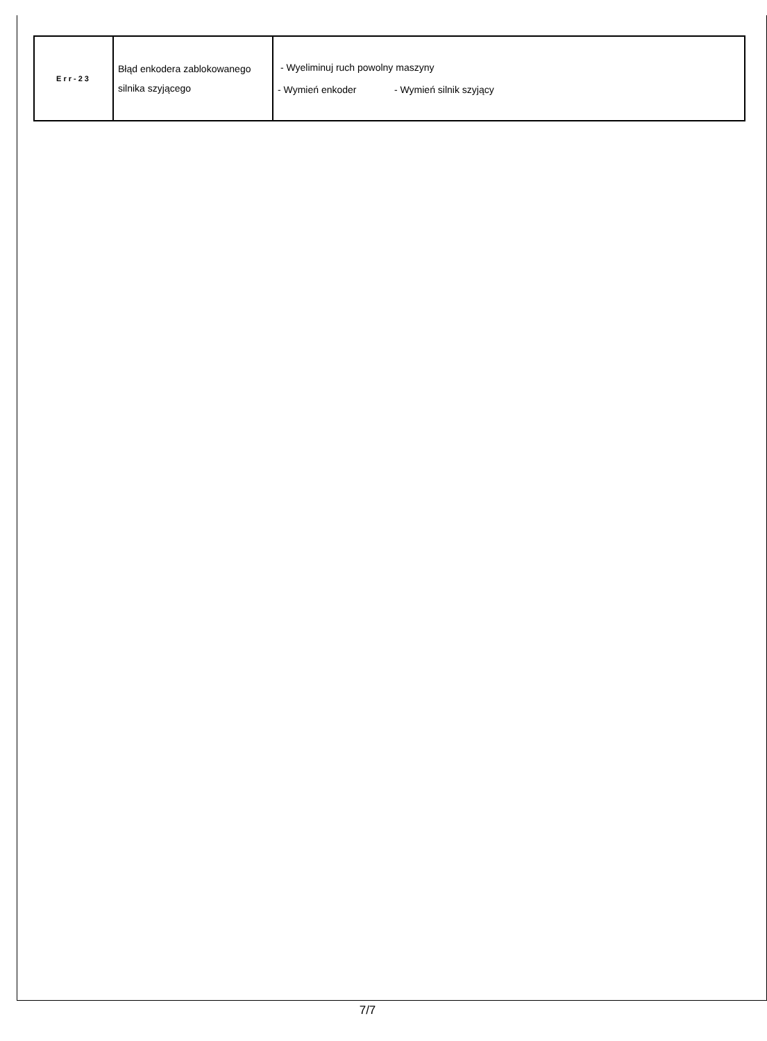| Err-23 | Błąd enkodera zablokowanego silnika szyjącego | - Wyeliminuj ruch powolny maszyny - Wymień enkoder - Wymień silnik szyjący |
7/7